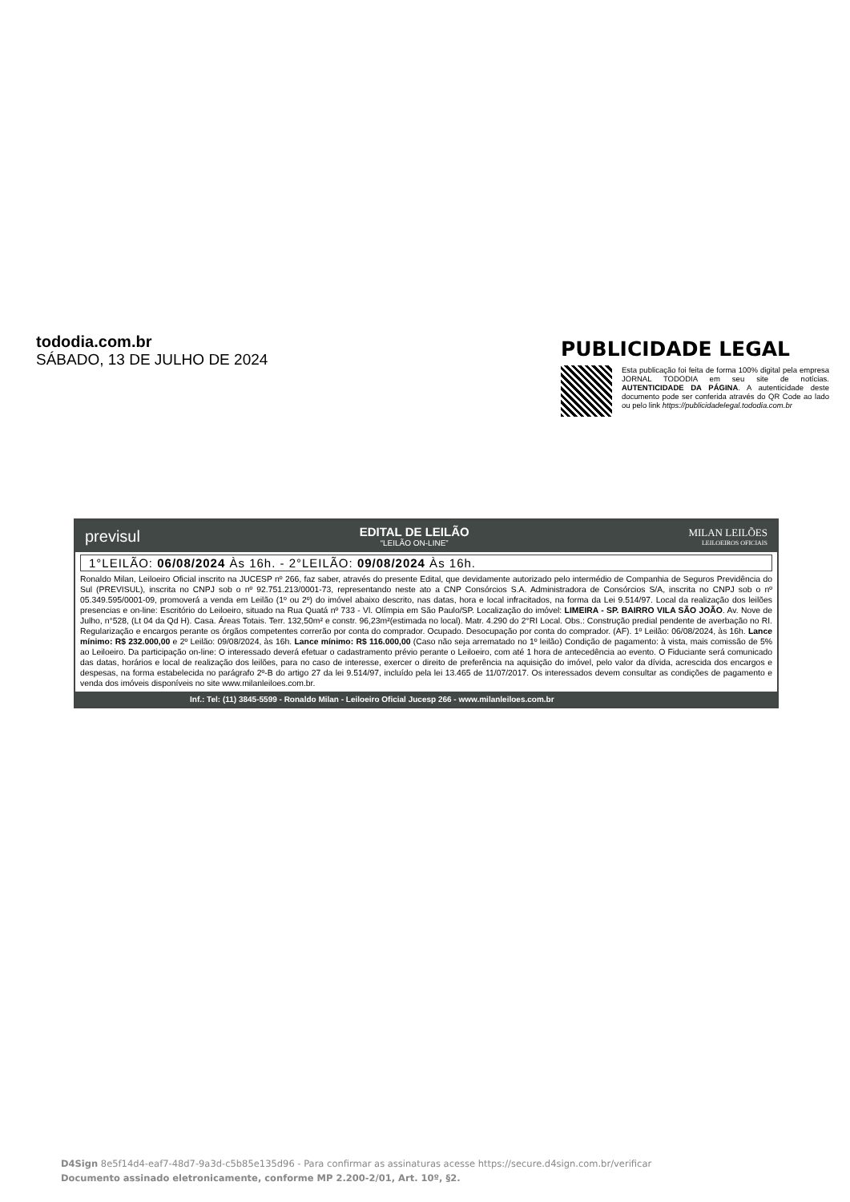tododia.com.br
SÁBADO, 13 DE JULHO DE 2024
PUBLICIDADE LEGAL
Esta publicação foi feita de forma 100% digital pela empresa JORNAL TODODIA em seu site de notícias. AUTENTICIDADE DA PÁGINA. A autenticidade deste documento pode ser conferida através do QR Code ao lado ou pelo link https://publicidadelegal.tododia.com.br
previsul
EDITAL DE LEILÃO
“LEILÃO ON-LINE”
MILAN LEILÕES
LEILOEIROS OFICIAIS
1°LEILÃO: 06/08/2024 Às 16h. - 2°LEILÃO: 09/08/2024 Às 16h.
Ronaldo Milan, Leiloeiro Oficial inscrito na JUCESP nº 266, faz saber, através do presente Edital, que devidamente autorizado pelo intermédio de Companhia de Seguros Previdência do Sul (PREVISUL), inscrita no CNPJ sob o nº 92.751.213/0001-73, representando neste ato a CNP Consórcios S.A. Administradora de Consórcios S/A, inscrita no CNPJ sob o nº 05.349.595/0001-09, promoverá a venda em Leilão (1º ou 2º) do imóvel abaixo descrito, nas datas, hora e local infracitados, na forma da Lei 9.514/97. Local da realização dos leilões presencias e on-line: Escritório do Leiloeiro, situado na Rua Quatá nº 733 - Vl. Olímpia em São Paulo/SP. Localização do imóvel: LIMEIRA - SP. BAIRRO VILA SÃO JOÃO. Av. Nove de Julho, n°528, (Lt 04 da Qd H). Casa. Áreas Totais. Terr. 132,50m² e constr. 96,23m²(estimada no local). Matr. 4.290 do 2°RI Local. Obs.: Construção predial pendente de averbação no RI. Regularização e encargos perante os órgãos competentes correrão por conta do comprador. Ocupado. Desocupação por conta do comprador. (AF). 1º Leilão: 06/08/2024, às 16h. Lance mínimo: R$ 232.000,00 e 2º Leilão: 09/08/2024, às 16h. Lance mínimo: R$ 116.000,00 (Caso não seja arrematado no 1º leilão) Condição de pagamento: à vista, mais comissão de 5% ao Leiloeiro. Da participação on-line: O interessado deverá efetuar o cadastramento prévio perante o Leiloeiro, com até 1 hora de antecedência ao evento. O Fiduciante será comunicado das datas, horários e local de realização dos leilões, para no caso de interesse, exercer o direito de preferência na aquisição do imóvel, pelo valor da dívida, acrescida dos encargos e despesas, na forma estabelecida no parágrafo 2º-B do artigo 27 da lei 9.514/97, incluído pela lei 13.465 de 11/07/2017. Os interessados devem consultar as condições de pagamento e venda dos imóveis disponíveis no site www.milanleiloes.com.br.
Inf.: Tel: (11) 3845-5599 - Ronaldo Milan - Leiloeiro Oficial Jucesp 266 - www.milanleiloes.com.br
D4Sign 8e5f14d4-eaf7-48d7-9a3d-c5b85e135d96 - Para confirmar as assinaturas acesse https://secure.d4sign.com.br/verificar
Documento assinado eletronicamente, conforme MP 2.200-2/01, Art. 10º, §2.